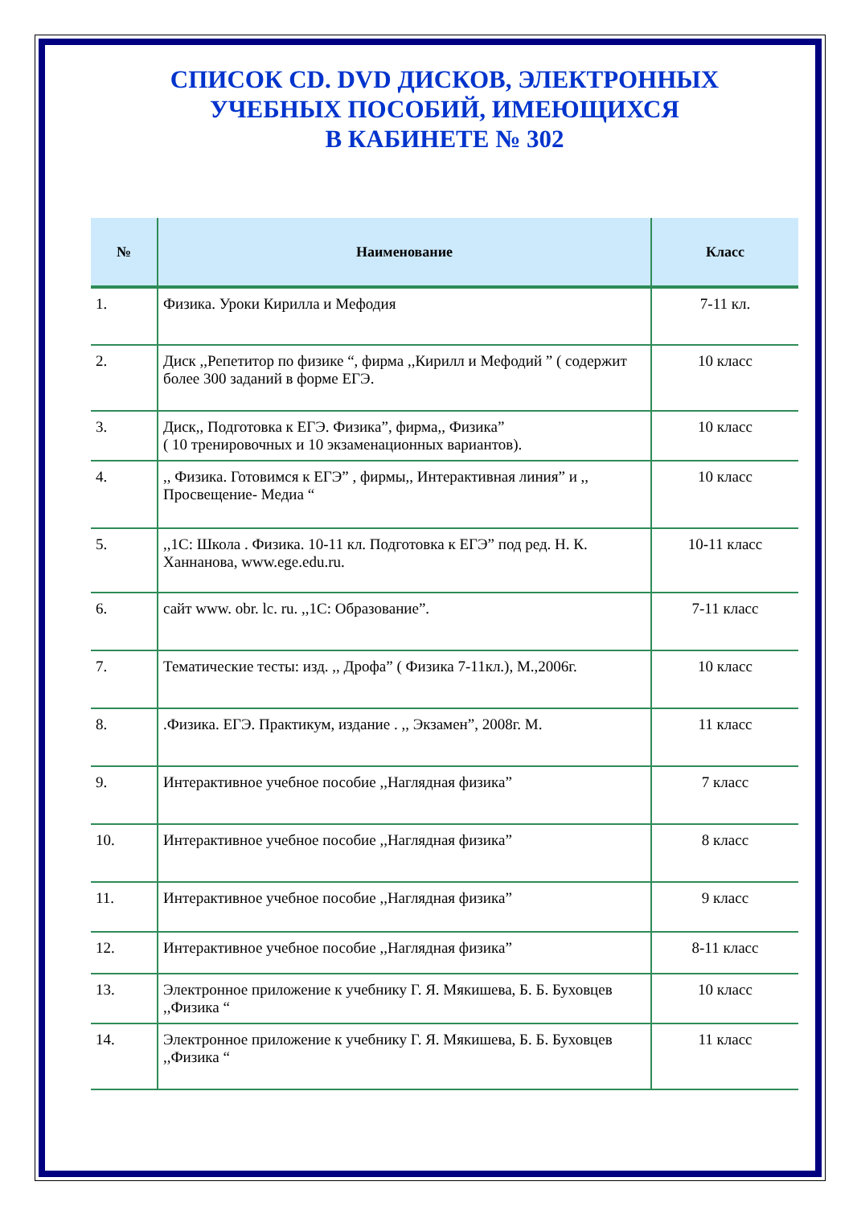СПИСОК CD. DVD ДИСКОВ, ЭЛЕКТРОННЫХ
УЧЕБНЫХ ПОСОБИЙ, ИМЕЮЩИХСЯ
В КАБИНЕТЕ № 302
| № | Наименование | Класс |
| --- | --- | --- |
| 1. | Физика. Уроки Кирилла и Мефодия | 7-11 кл. |
| 2. | Диск ,,Репетитор по физике “, фирма ,,Кирилл и Мефодий ” ( содержит более 300 заданий в форме ЕГЭ. | 10 класс |
| 3. | Диск,, Подготовка к ЕГЭ. Физика”, фирма,, Физика” ( 10 тренировочных и 10 экзаменационных вариантов). | 10 класс |
| 4. | ,, Физика. Готовимся к ЕГЭ” , фирмы,, Интерактивная линия” и ,, Просвещение- Медиа “ | 10 класс |
| 5. | ,,1С: Школа . Физика. 10-11 кл. Подготовка к ЕГЭ” под ред. Н. К. Ханнанова, www.ege.edu.ru. | 10-11 класс |
| 6. | сайт www. obr. lc. ru. ,,1С: Образование”. | 7-11 класс |
| 7. | Тематические тесты: изд. ,, Дрофа” ( Физика 7-11кл.), М.,2006г. | 10 класс |
| 8. | .Физика. ЕГЭ. Практикум, издание . ,, Экзамен”, 2008г. М. | 11 класс |
| 9. | Интерактивное учебное пособие ,,Наглядная физика” | 7 класс |
| 10. | Интерактивное учебное пособие ,,Наглядная физика” | 8 класс |
| 11. | Интерактивное учебное пособие ,,Наглядная физика” | 9 класс |
| 12. | Интерактивное учебное пособие ,,Наглядная физика” | 8-11 класс |
| 13. | Электронное приложение к учебнику Г. Я. Мякишева, Б. Б. Буховцев ,,Физика “ | 10 класс |
| 14. | Электронное приложение к учебнику Г. Я. Мякишева, Б. Б. Буховцев ,,Физика “ | 11 класс |